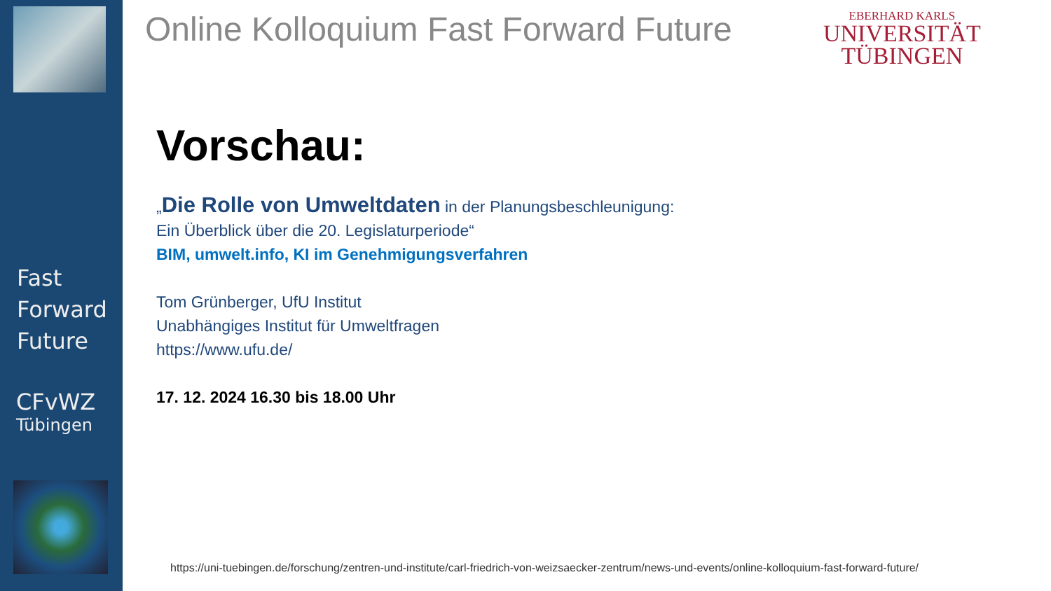Fast
Forward
Future
CFvWZ
Tübingen
Online Kolloquium Fast Forward Future
EBERHARD KARLS
UNIVERSITÄT
TÜBINGEN
Vorschau:
„Die Rolle von Umweltdaten in der Planungsbeschleunigung:
Ein Überblick über die 20. Legislaturperiode“
BIM, umwelt.info, KI im Genehmigungsverfahren
Tom Grünberger, UfU Institut
Unabhängiges Institut für Umweltfragen
https://www.ufu.de/
17. 12. 2024 16.30 bis 18.00 Uhr
https://uni-tuebingen.de/forschung/zentren-und-institute/carl-friedrich-von-weizsaecker-zentrum/news-und-events/online-kolloquium-fast-forward-future/